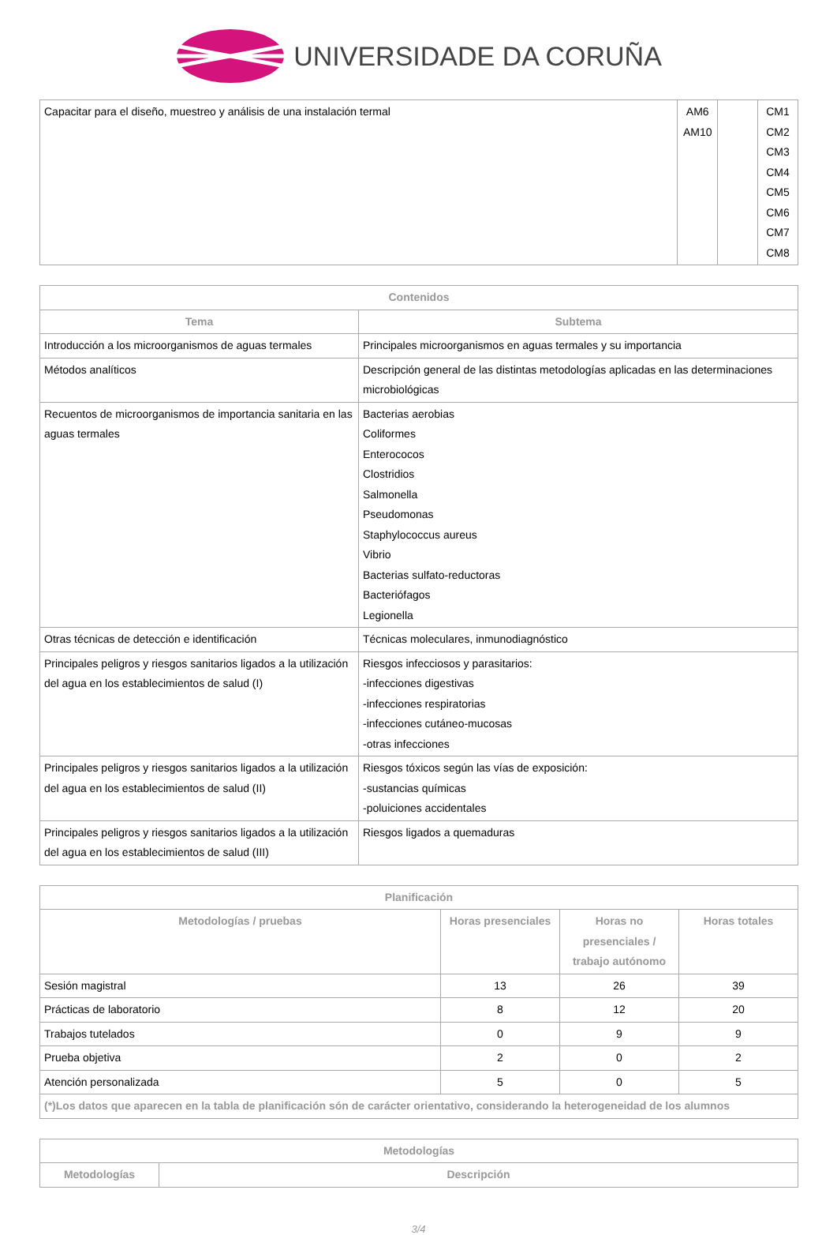UNIVERSIDADE DA CORUÑA
| Capacitar para el diseño, muestreo y análisis de una instalación termal | AM6 AM10 | | CM1 CM2 CM3 CM4 CM5 CM6 CM7 CM8 |
| Contenidos | |
| --- | --- |
| Tema | Subtema |
| Introducción a los microorganismos de aguas termales | Principales microorganismos en aguas termales y su importancia |
| Métodos analíticos | Descripción general de las distintas metodologías aplicadas en las determinaciones microbiológicas |
| Recuentos de microorganismos de importancia sanitaria en las aguas termales | Bacterias aerobias Coliformes Enterococos Clostridios Salmonella Pseudomonas Staphylococcus aureus Vibrio Bacterias sulfato-reductoras Bacteriófagos Legionella |
| Otras técnicas de detección e identificación | Técnicas moleculares, inmunodiagnóstico |
| Principales peligros y riesgos sanitarios ligados a la utilización del agua en los establecimientos de salud (I) | Riesgos infecciosos y parasitarios: -infecciones digestivas -infecciones respiratorias -infecciones cutáneo-mucosas -otras infecciones |
| Principales peligros y riesgos sanitarios ligados a la utilización del agua en los establecimientos de salud (II) | Riesgos tóxicos según las vías de exposición: -sustancias químicas -poluiciones accidentales |
| Principales peligros y riesgos sanitarios ligados a la utilización del agua en los establecimientos de salud (III) | Riesgos ligados a quemaduras |
| Planificación | | | |
| --- | --- | --- | --- |
| Metodologías / pruebas | Horas presenciales | Horas no presenciales / trabajo autónomo | Horas totales |
| Sesión magistral | 13 | 26 | 39 |
| Prácticas de laboratorio | 8 | 12 | 20 |
| Trabajos tutelados | 0 | 9 | 9 |
| Prueba objetiva | 2 | 0 | 2 |
| Atención personalizada | 5 | 0 | 5 |
| (*)Los datos que aparecen en la tabla de planificación són de carácter orientativo, considerando la heterogeneidad de los alumnos | | | |
| Metodologías | |
| --- | --- |
| Metodologías | Descripción |
3/4